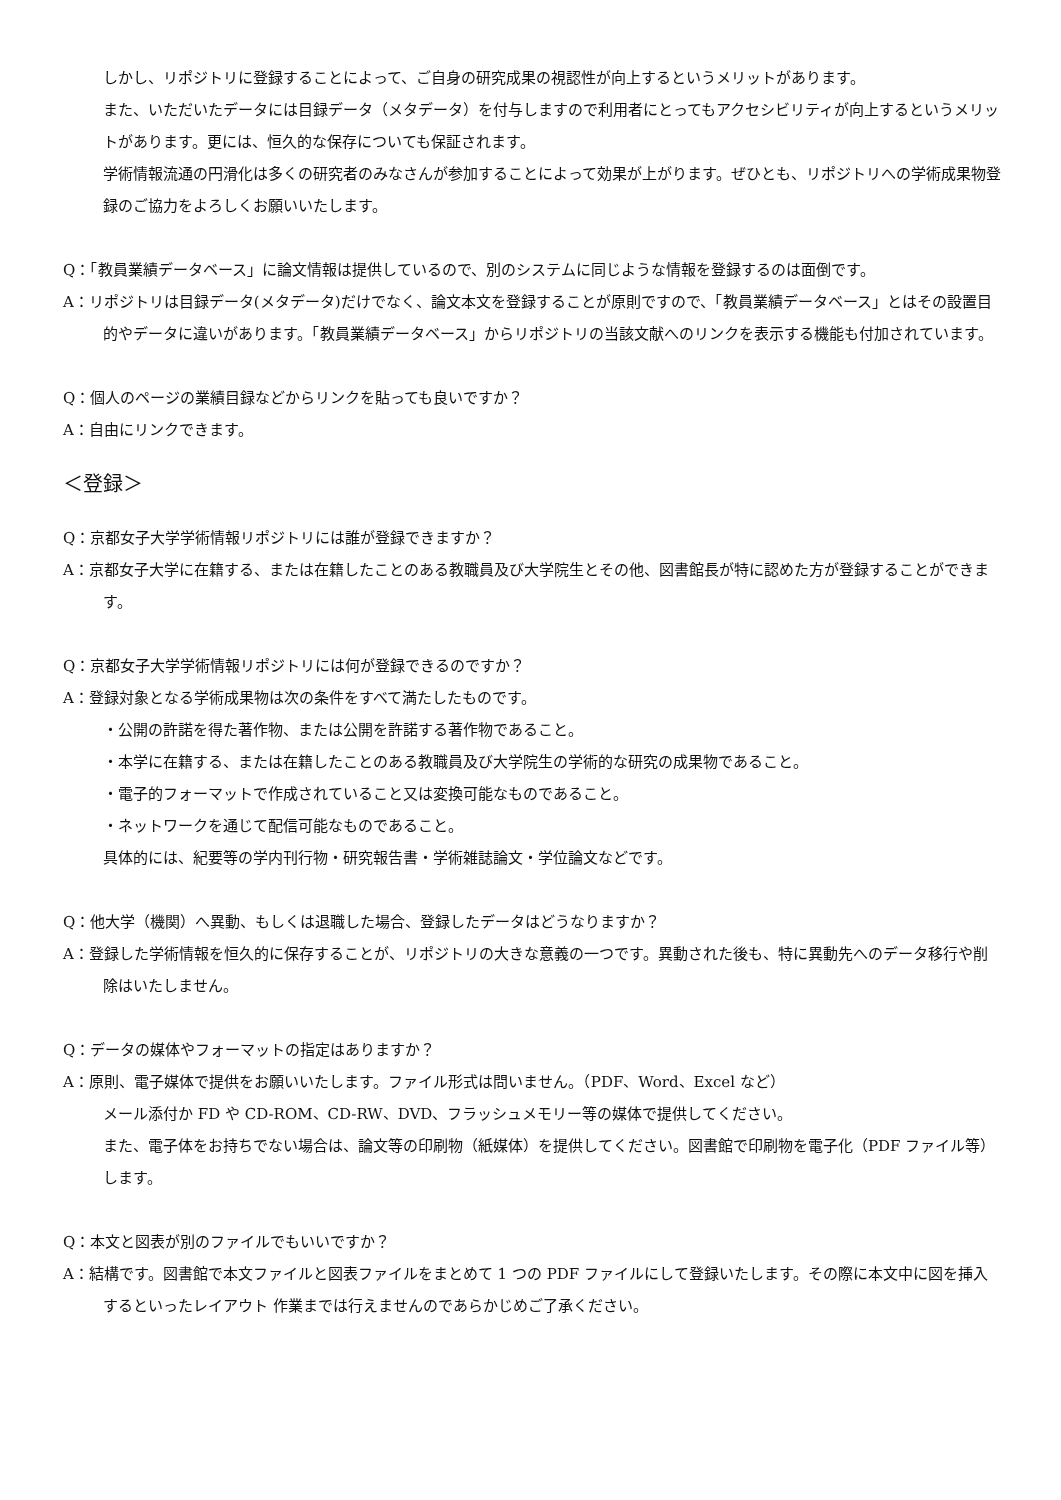しかし、リポジトリに登録することによって、ご自身の研究成果の視認性が向上するというメリットがあります。
また、いただいたデータには目録データ（メタデータ）を付与しますので利用者にとってもアクセシビリティが向上するというメリットがあります。更には、恒久的な保存についても保証されます。
学術情報流通の円滑化は多くの研究者のみなさんが参加することによって効果が上がります。ぜひとも、リポジトリへの学術成果物登録のご協力をよろしくお願いいたします。
Q：「教員業績データベース」に論文情報は提供しているので、別のシステムに同じような情報を登録するのは面倒です。
A：リポジトリは目録データ(メタデータ)だけでなく、論文本文を登録することが原則ですので、「教員業績データベース」とはその設置目的やデータに違いがあります。「教員業績データベース」からリポジトリの当該文献へのリンクを表示する機能も付加されています。
Q：個人のページの業績目録などからリンクを貼っても良いですか？
A：自由にリンクできます。
＜登録＞
Q：京都女子大学学術情報リポジトリには誰が登録できますか？
A：京都女子大学に在籍する、または在籍したことのある教職員及び大学院生とその他、図書館長が特に認めた方が登録することができます。
Q：京都女子大学学術情報リポジトリには何が登録できるのですか？
A：登録対象となる学術成果物は次の条件をすべて満たしたものです。
・公開の許諾を得た著作物、または公開を許諾する著作物であること。
・本学に在籍する、または在籍したことのある教職員及び大学院生の学術的な研究の成果物であること。
・電子的フォーマットで作成されていること又は変換可能なものであること。
・ネットワークを通じて配信可能なものであること。
具体的には、紀要等の学内刊行物・研究報告書・学術雑誌論文・学位論文などです。
Q：他大学（機関）へ異動、もしくは退職した場合、登録したデータはどうなりますか？
A：登録した学術情報を恒久的に保存することが、リポジトリの大きな意義の一つです。異動された後も、特に異動先へのデータ移行や削除はいたしません。
Q：データの媒体やフォーマットの指定はありますか？
A：原則、電子媒体で提供をお願いいたします。ファイル形式は問いません。（PDF、Word、Excel など）
メール添付か FD や CD-ROM、CD-RW、DVD、フラッシュメモリー等の媒体で提供してください。
また、電子体をお持ちでない場合は、論文等の印刷物（紙媒体）を提供してください。図書館で印刷物を電子化（PDF ファイル等）します。
Q：本文と図表が別のファイルでもいいですか？
A：結構です。図書館で本文ファイルと図表ファイルをまとめて 1 つの PDF ファイルにして登録いたします。その際に本文中に図を挿入するといったレイアウト 作業までは行えませんのであらかじめご了承ください。